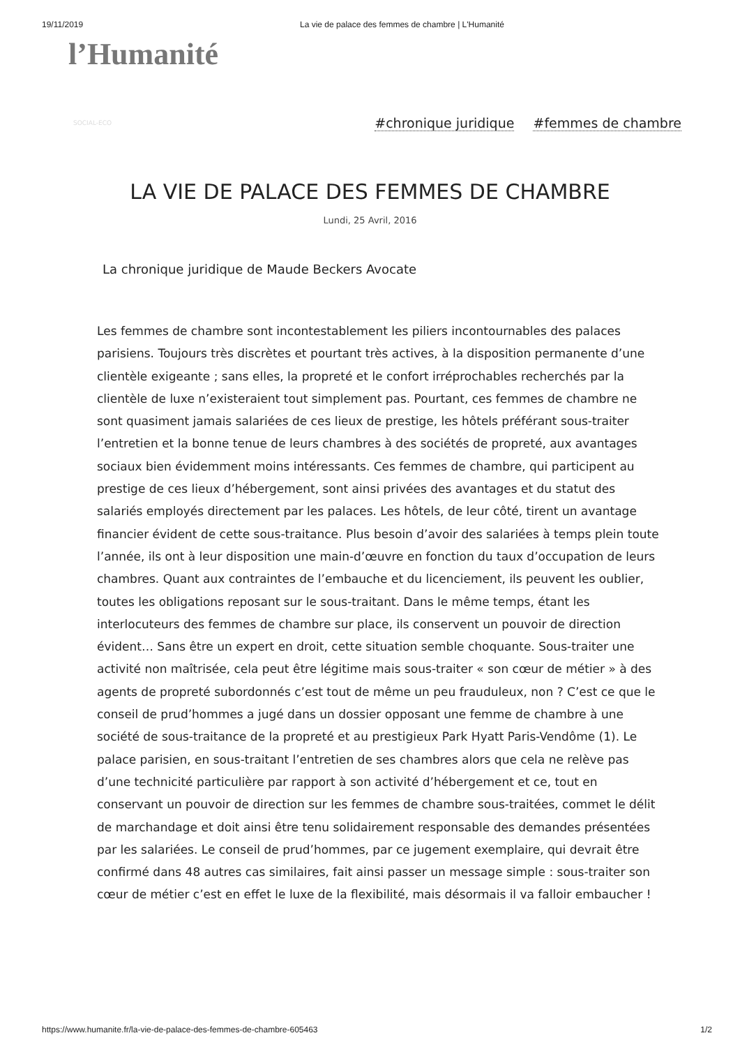19/11/2019 La vie de palace des femmes de chambre | L'Humanité
l’Humanité
SOCIAL-ECO #chronique juridique #femmes de chambre
LA VIE DE PALACE DES FEMMES DE CHAMBRE
Lundi, 25 Avril, 2016
La chronique juridique de Maude Beckers Avocate
Les femmes de chambre sont incontestablement les piliers incontournables des palaces parisiens. Toujours très discrètes et pourtant très actives, à la disposition permanente d’une clientèle exigeante ; sans elles, la propreté et le confort irréprochables recherchés par la clientèle de luxe n’existeraient tout simplement pas. Pourtant, ces femmes de chambre ne sont quasiment jamais salariées de ces lieux de prestige, les hôtels préférant sous-traiter l’entretien et la bonne tenue de leurs chambres à des sociétés de propreté, aux avantages sociaux bien évidemment moins intéressants. Ces femmes de chambre, qui participent au prestige de ces lieux d’hébergement, sont ainsi privées des avantages et du statut des salariés employés directement par les palaces. Les hôtels, de leur côté, tirent un avantage financier évident de cette sous-traitance. Plus besoin d’avoir des salariées à temps plein toute l’année, ils ont à leur disposition une main-d’œuvre en fonction du taux d’occupation de leurs chambres. Quant aux contraintes de l’embauche et du licenciement, ils peuvent les oublier, toutes les obligations reposant sur le sous-traitant. Dans le même temps, étant les interlocuteurs des femmes de chambre sur place, ils conservent un pouvoir de direction évident… Sans être un expert en droit, cette situation semble choquante. Sous-traiter une activité non maîtrisée, cela peut être légitime mais sous-traiter « son cœur de métier » à des agents de propreté subordonnés c’est tout de même un peu frauduleux, non ? C’est ce que le conseil de prud’hommes a jugé dans un dossier opposant une femme de chambre à une société de sous-traitance de la propreté et au prestigieux Park Hyatt Paris-Vendôme (1). Le palace parisien, en sous-traitant l’entretien de ses chambres alors que cela ne relève pas d’une technicité particulière par rapport à son activité d’hébergement et ce, tout en conservant un pouvoir de direction sur les femmes de chambre sous-traitées, commet le délit de marchandage et doit ainsi être tenu solidairement responsable des demandes présentées par les salariées. Le conseil de prud’hommes, par ce jugement exemplaire, qui devrait être confirmé dans 48 autres cas similaires, fait ainsi passer un message simple : sous-traiter son cœur de métier c’est en effet le luxe de la flexibilité, mais désormais il va falloir embaucher !
https://www.humanite.fr/la-vie-de-palace-des-femmes-de-chambre-605463 1/2